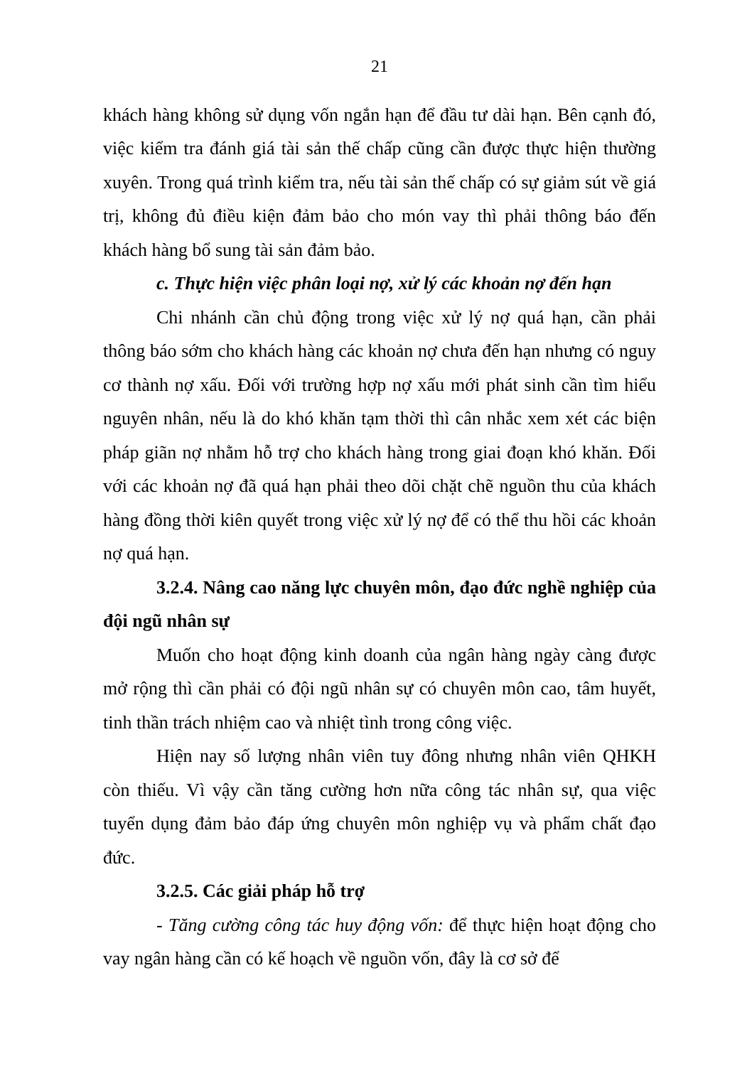21
khách hàng không sử dụng vốn ngắn hạn để đầu tư dài hạn. Bên cạnh đó, việc kiểm tra đánh giá tài sản thế chấp cũng cần được thực hiện thường xuyên. Trong quá trình kiểm tra, nếu tài sản thế chấp có sự giảm sút về giá trị, không đủ điều kiện đảm bảo cho món vay thì phải thông báo đến khách hàng bổ sung tài sản đảm bảo.
c. Thực hiện việc phân loại nợ, xử lý các khoản nợ đến hạn
Chi nhánh cần chủ động trong việc xử lý nợ quá hạn, cần phải thông báo sớm cho khách hàng các khoản nợ chưa đến hạn nhưng có nguy cơ thành nợ xấu. Đối với trường hợp nợ xấu mới phát sinh cần tìm hiểu nguyên nhân, nếu là do khó khăn tạm thời thì cân nhắc xem xét các biện pháp giãn nợ nhằm hỗ trợ cho khách hàng trong giai đoạn khó khăn. Đối với các khoản nợ đã quá hạn phải theo dõi chặt chẽ nguồn thu của khách hàng đồng thời kiên quyết trong việc xử lý nợ để có thể thu hồi các khoản nợ quá hạn.
3.2.4. Nâng cao năng lực chuyên môn, đạo đức nghề nghiệp của đội ngũ nhân sự
Muốn cho hoạt động kinh doanh của ngân hàng ngày càng được mở rộng thì cần phải có đội ngũ nhân sự có chuyên môn cao, tâm huyết, tinh thần trách nhiệm cao và nhiệt tình trong công việc.
Hiện nay số lượng nhân viên tuy đông nhưng nhân viên QHKH còn thiếu. Vì vậy cần tăng cường hơn nữa công tác nhân sự, qua việc tuyển dụng đảm bảo đáp ứng chuyên môn nghiệp vụ và phẩm chất đạo đức.
3.2.5. Các giải pháp hỗ trợ
- Tăng cường công tác huy động vốn: để thực hiện hoạt động cho vay ngân hàng cần có kế hoạch về nguồn vốn, đây là cơ sở để